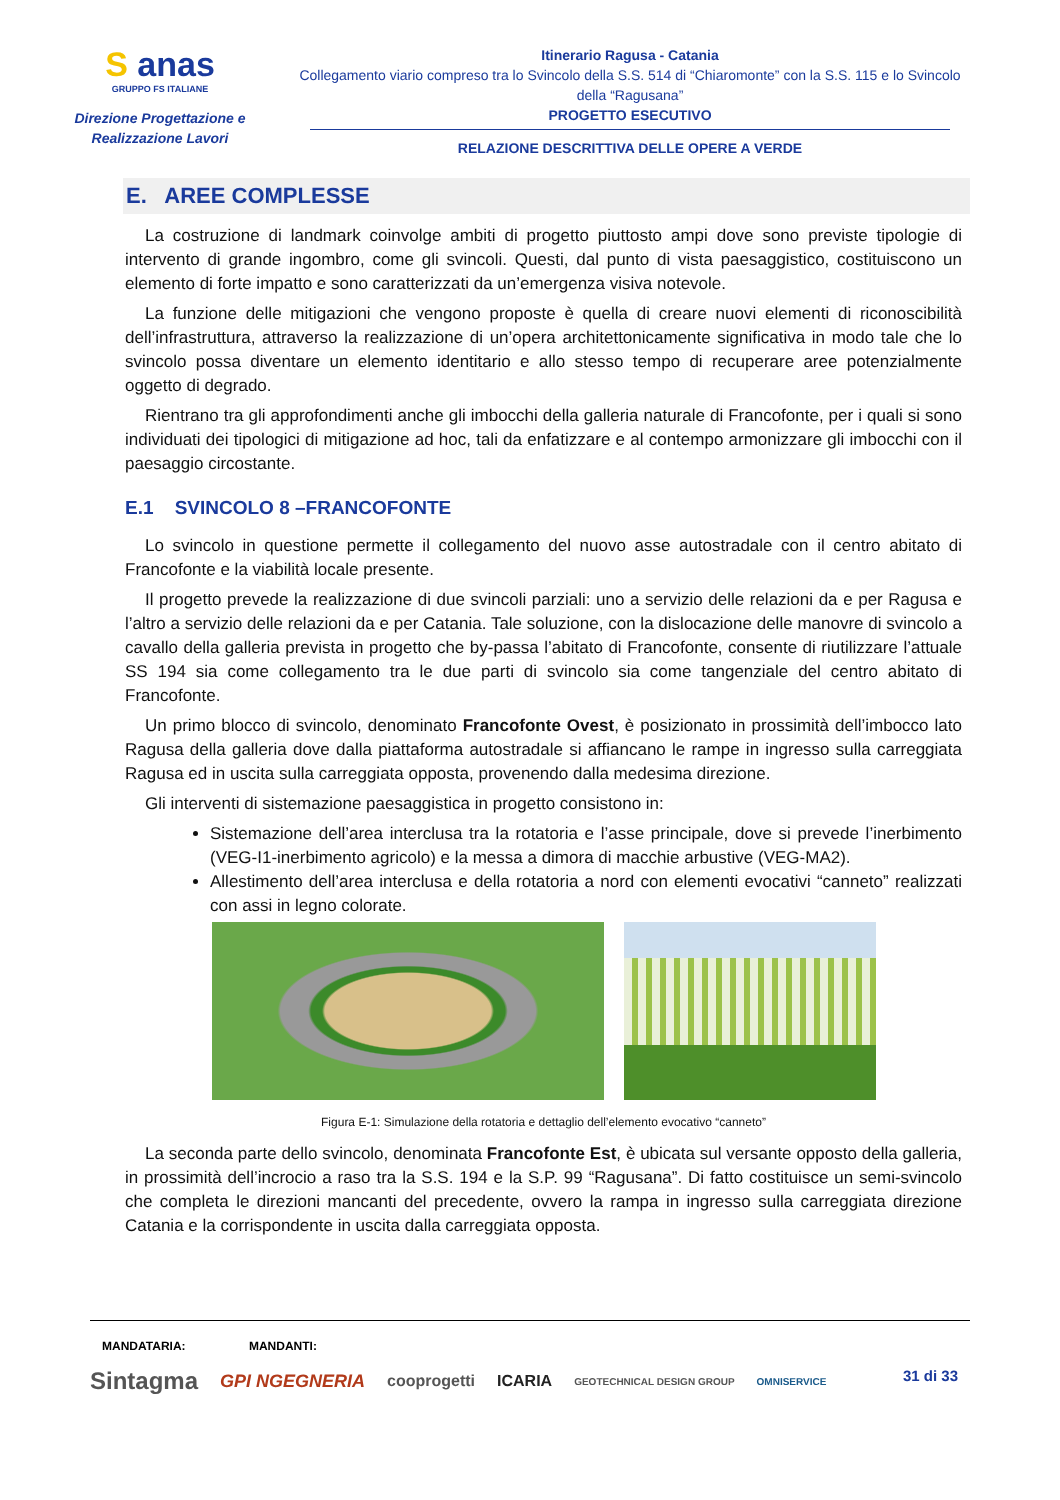S anas
GRUPPO FS ITALIANE
Direzione Progettazione e Realizzazione Lavori
Itinerario Ragusa - Catania
Collegamento viario compreso tra lo Svincolo della S.S. 514 di “Chiaromonte” con la S.S. 115 e lo Svincolo della “Ragusana”
PROGETTO ESECUTIVO
RELAZIONE DESCRITTIVA DELLE OPERE A VERDE
E. AREE COMPLESSE
La costruzione di landmark coinvolge ambiti di progetto piuttosto ampi dove sono previste tipologie di intervento di grande ingombro, come gli svincoli. Questi, dal punto di vista paesaggistico, costituiscono un elemento di forte impatto e sono caratterizzati da un’emergenza visiva notevole.
La funzione delle mitigazioni che vengono proposte è quella di creare nuovi elementi di riconoscibilità dell’infrastruttura, attraverso la realizzazione di un’opera architettonicamente significativa in modo tale che lo svincolo possa diventare un elemento identitario e allo stesso tempo di recuperare aree potenzialmente oggetto di degrado.
Rientrano tra gli approfondimenti anche gli imbocchi della galleria naturale di Francofonte, per i quali si sono individuati dei tipologici di mitigazione ad hoc, tali da enfatizzare e al contempo armonizzare gli imbocchi con il paesaggio circostante.
E.1 SVINCOLO 8 –FRANCOFONTE
Lo svincolo in questione permette il collegamento del nuovo asse autostradale con il centro abitato di Francofonte e la viabilità locale presente.
Il progetto prevede la realizzazione di due svincoli parziali: uno a servizio delle relazioni da e per Ragusa e l’altro a servizio delle relazioni da e per Catania. Tale soluzione, con la dislocazione delle manovre di svincolo a cavallo della galleria prevista in progetto che by-passa l’abitato di Francofonte, consente di riutilizzare l’attuale SS 194 sia come collegamento tra le due parti di svincolo sia come tangenziale del centro abitato di Francofonte.
Un primo blocco di svincolo, denominato Francofonte Ovest, è posizionato in prossimità dell’imbocco lato Ragusa della galleria dove dalla piattaforma autostradale si affiancano le rampe in ingresso sulla carreggiata Ragusa ed in uscita sulla carreggiata opposta, provenendo dalla medesima direzione.
Gli interventi di sistemazione paesaggistica in progetto consistono in:
Sistemazione dell’area interclusa tra la rotatoria e l’asse principale, dove si prevede l’inerbimento (VEG-I1-inerbimento agricolo) e la messa a dimora di macchie arbustive (VEG-MA2).
Allestimento dell’area interclusa e della rotatoria a nord con elementi evocativi “canneto” realizzati con assi in legno colorate.
Figura E-1: Simulazione della rotatoria e dettaglio dell’elemento evocativo “canneto”
La seconda parte dello svincolo, denominata Francofonte Est, è ubicata sul versante opposto della galleria, in prossimità dell’incrocio a raso tra la S.S. 194 e la S.P. 99 “Ragusana”. Di fatto costituisce un semi-svincolo che completa le direzioni mancanti del precedente, ovvero la rampa in ingresso sulla carreggiata direzione Catania e la corrispondente in uscita dalla carreggiata opposta.
MANDATARIA: MANDANTI:
31 di 33
Sintagma GPI NGEGNERIA cooprogetti ICARIA GEOTECHNICAL DESIGN GROUP OMNISERVICE